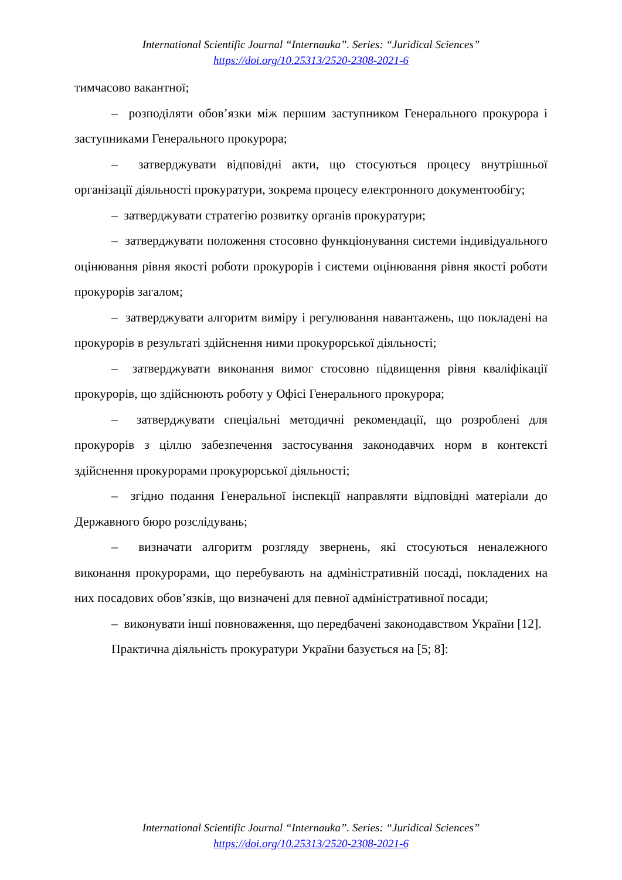International Scientific Journal “Internauka”. Series: “Juridical Sciences”
https://doi.org/10.25313/2520-2308-2021-6
тимчасово вакантної;
– розподіляти обов’язки між першим заступником Генерального прокурора і заступниками Генерального прокурора;
– затверджувати відповідні акти, що стосуються процесу внутрішньої організації діяльності прокуратури, зокрема процесу електронного документообігу;
– затверджувати стратегію розвитку органів прокуратури;
– затверджувати положення стосовно функціонування системи індивідуального оцінювання рівня якості роботи прокурорів і системи оцінювання рівня якості роботи прокурорів загалом;
– затверджувати алгоритм виміру і регулювання навантажень, що покладені на прокурорів в результаті здійснення ними прокурорської діяльності;
– затверджувати виконання вимог стосовно підвищення рівня кваліфікації прокурорів, що здійснюють роботу у Офісі Генерального прокурора;
– затверджувати спеціальні методичні рекомендації, що розроблені для прокурорів з ціллю забезпечення застосування законодавчих норм в контексті здійснення прокурорами прокурорської діяльності;
– згідно подання Генеральної інспекції направляти відповідні матеріали до Державного бюро розслідувань;
– визначати алгоритм розгляду звернень, які стосуються неналежного виконання прокурорами, що перебувають на адміністративній посаді, покладених на них посадових обов’язків, що визначені для певної адміністративної посади;
– виконувати інші повноваження, що передбачені законодавством України [12].
Практична діяльність прокуратури України базується на [5; 8]:
International Scientific Journal “Internauka”. Series: “Juridical Sciences”
https://doi.org/10.25313/2520-2308-2021-6